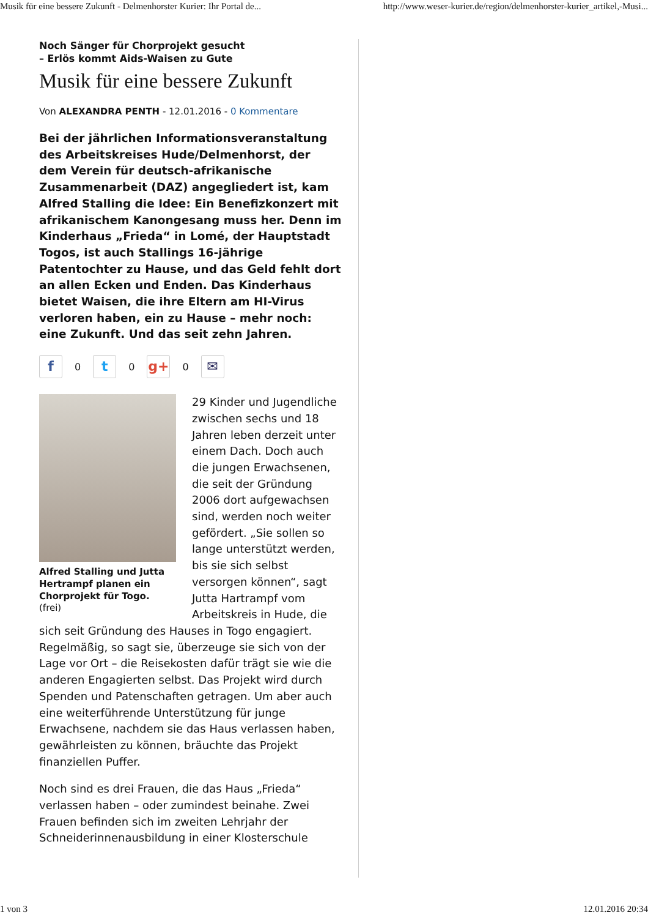Musik für eine bessere Zukunft - Delmenhorster Kurier: Ihr Portal de... http://www.weser-kurier.de/region/delmenhorster-kurier_artikel,-Musi...
Noch Sänger für Chorprojekt gesucht
– Erlös kommt Aids-Waisen zu Gute
Musik für eine bessere Zukunft
Von ALEXANDRA PENTH - 12.01.2016 - 0 Kommentare
Bei der jährlichen Informationsveranstaltung des Arbeitskreises Hude/Delmenhorst, der dem Verein für deutsch-afrikanische Zusammenarbeit (DAZ) angegliedert ist, kam Alfred Stalling die Idee: Ein Benefizkonzert mit afrikanischem Kanongesang muss her. Denn im Kinderhaus „Frieda“ in Lomé, der Hauptstadt Togos, ist auch Stallings 16-jährige Patentochter zu Hause, und das Geld fehlt dort an allen Ecken und Enden. Das Kinderhaus bietet Waisen, die ihre Eltern am HI-Virus verloren haben, ein zu Hause – mehr noch: eine Zukunft. Und das seit zehn Jahren.
f 0 t 0 g+ 0 ✉
Alfred Stalling und Jutta Hertrampf planen ein Chorprojekt für Togo.
(frei)
29 Kinder und Jugendliche zwischen sechs und 18 Jahren leben derzeit unter einem Dach. Doch auch die jungen Erwachsenen, die seit der Gründung 2006 dort aufgewachsen sind, werden noch weiter gefördert. „Sie sollen so lange unterstützt werden, bis sie sich selbst versorgen können“, sagt Jutta Hartrampf vom Arbeitskreis in Hude, die sich seit Gründung des Hauses in Togo engagiert. Regelmäßig, so sagt sie, überzeuge sie sich von der Lage vor Ort – die Reisekosten dafür trägt sie wie die anderen Engagierten selbst. Das Projekt wird durch Spenden und Patenschaften getragen. Um aber auch eine weiterführende Unterstützung für junge Erwachsene, nachdem sie das Haus verlassen haben, gewährleisten zu können, bräuchte das Projekt finanziellen Puffer.
Noch sind es drei Frauen, die das Haus „Frieda“ verlassen haben – oder zumindest beinahe. Zwei Frauen befinden sich im zweiten Lehrjahr der Schneiderinnenausbildung in einer Klosterschule
1 von 3 12.01.2016 20:34